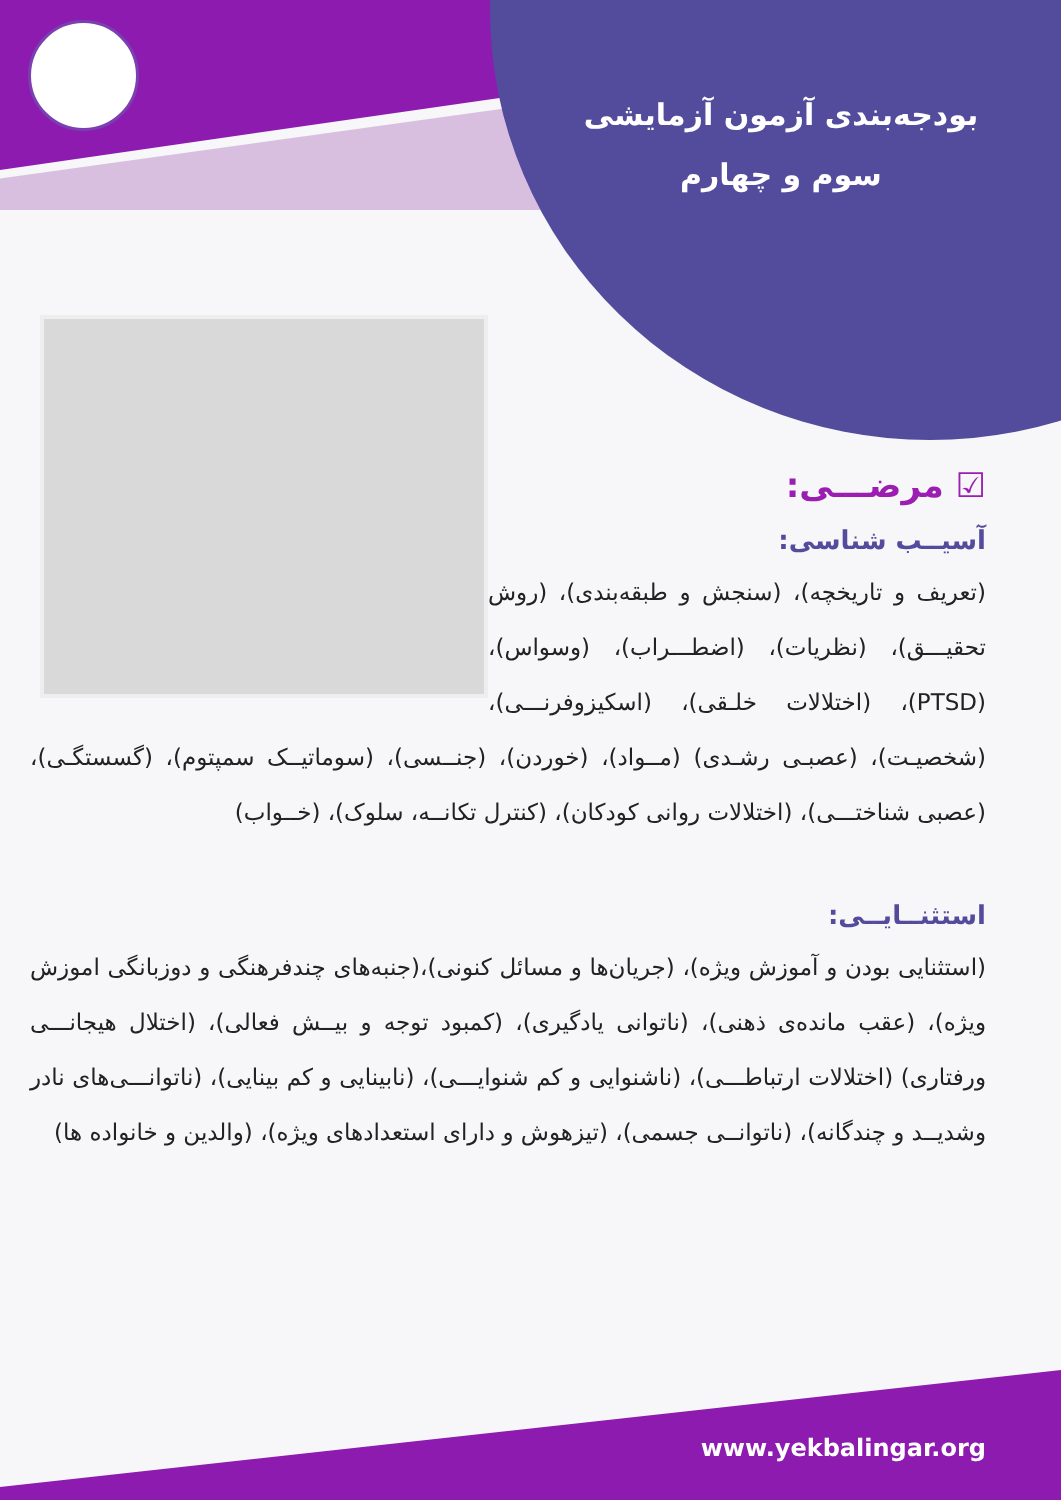بودجه‌بندی آزمون آزمایشی سوم و چهارم
☑ مرضـــی:
آسیــب شناسی:
(تعریف و تاریخچه)، (سنجش و طبقه‌بندی)، (روش تحقیـــق)، (نظریات)، (اضطـــراب)، (وسواس)، (PTSD)، (اختلالات خلـقی)، (اسکیزوفرنـــی)، (شخصیـت)، (عصبـی رشـدی) (مــواد)، (خوردن)، (جنــسی)، (سوماتیــک سمپتوم)، (گسستگـی)، (عصبی شناختـــی)، (اختلالات روانی کودکان)، (کنترل تکانــه، سلوک)، (خــواب)
استثنــایــی:
(استثنایی بودن و آموزش ویژه)، (جریان‌ها و مسائل کنونی)،(جنبه‌های چندفرهنگی و دوزبانگی اموزش ویژه)، (عقب مانده‌ی ذهنی)، (ناتوانی یادگیری)، (کمبود توجه و بیــش فعالی)، (اختلال هیجانـــی ورفتاری) (اختلالات ارتباطـــی)، (ناشنوایی و کم شنوایـــی)، (نابینایی و کم بینایی)، (ناتوانـــی‌های نادر وشدیــد و چندگانه)، (ناتوانــی جسمی)، (تیزهوش و دارای استعدادهای ویژه)، (والدین و خانواده ها)
www.yekbalingar.org